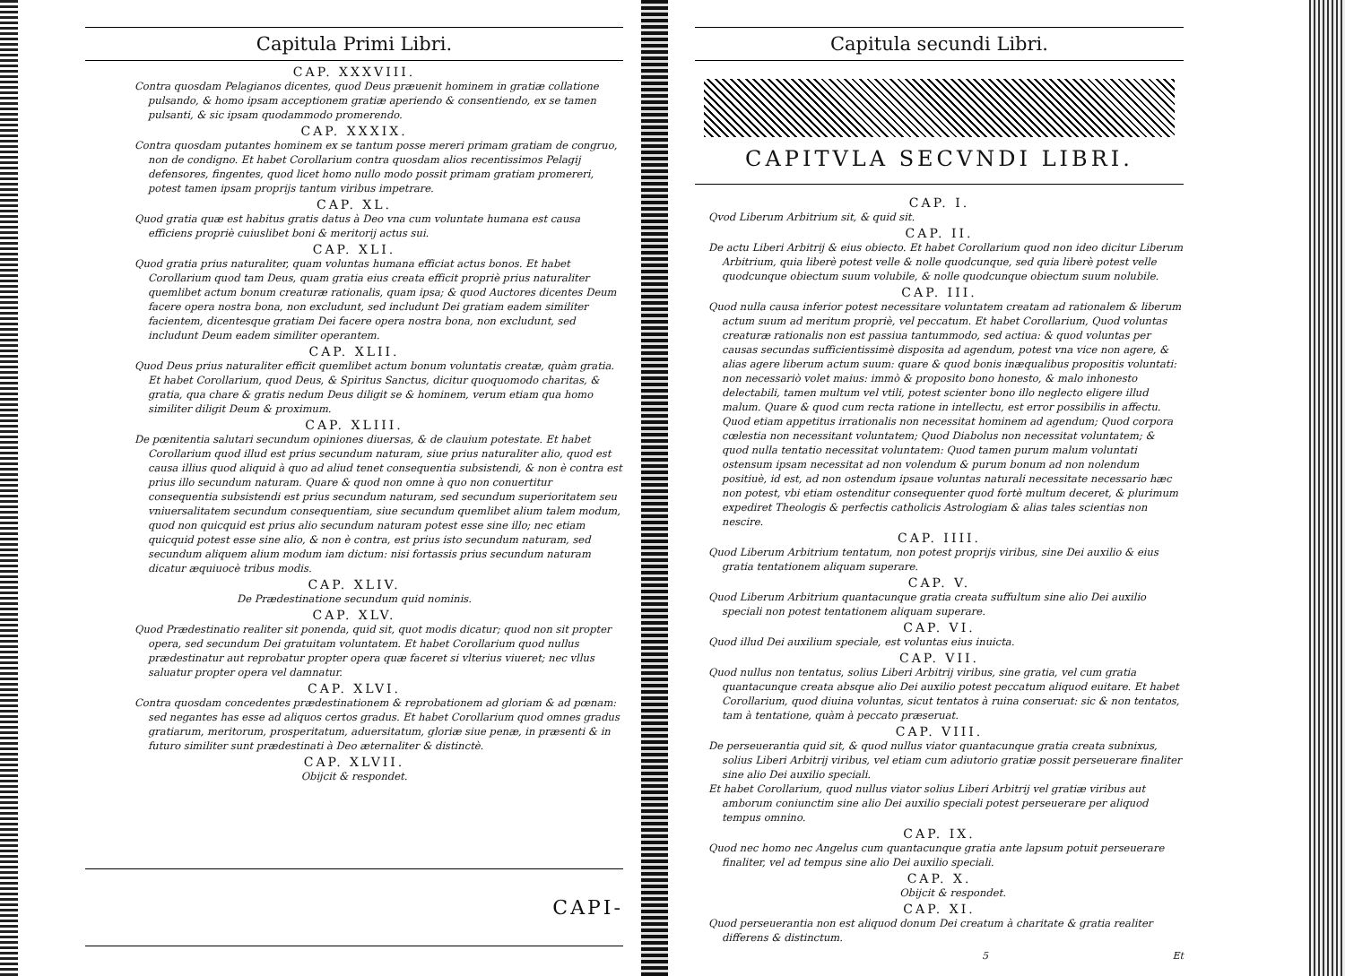Capitula Primi Libri.
CAP. XXXVIII.
Contra quosdam Pelagianos dicentes, quod Deus præuenit hominem in gratiæ collatione pulsando, & homo ipsam acceptionem gratiæ aperiendo & consentiendo, ex se tamen pulsanti, & sic ipsam quodammodo promerendo.
CAP. XXXIX.
Contra quosdam putantes hominem ex se tantum posse mereri primam gratiam de congruo, non de condigno. Et habet Corollarium contra quosdam alios recentissimos Pelagij defensores, fingentes, quod licet homo nullo modo possit primam gratiam promereri, potest tamen ipsam proprijs tantum viribus impetrare.
CAP. XL.
Quod gratia quæ est habitus gratis datus à Deo vna cum voluntate humana est causa efficiens propriè cuiuslibet boni & meritorij actus sui.
CAP. XLI.
Quod gratia prius naturaliter, quam voluntas humana efficiat actus bonos. Et habet Corollarium quod tam Deus, quam gratia eius creata efficit propriè prius naturaliter quemlibet actum bonum creaturæ rationalis, quam ipsa; & quod Auctores dicentes Deum facere opera nostra bona, non excludunt, sed includunt Dei gratiam eadem similiter facientem, dicentesque gratiam Dei facere opera nostra bona, non excludunt, sed includunt Deum eadem similiter operantem.
CAP. XLII.
Quod Deus prius naturaliter efficit quemlibet actum bonum voluntatis creatæ, quàm gratia. Et habet Corollarium, quod Deus, & Spiritus Sanctus, dicitur quoquomodo charitas, & gratia, qua chare & gratis nedum Deus diligit se & hominem, verum etiam qua homo similiter diligit Deum & proximum.
CAP. XLIII.
De pœnitentia salutari secundum opiniones diuersas, & de clauium potestate. Et habet Corollarium quod illud est prius secundum naturam, siue prius naturaliter alio, quod est causa illius quod aliquid à quo ad aliud tenet consequentia subsistendi, & non è contra est prius illo secundum naturam. Quare & quod non omne à quo non conuertitur consequentia subsistendi est prius secundum naturam, sed secundum superioritatem seu vniuersalitatem secundum consequentiam, siue secundum quemlibet alium talem modum, quod non quicquid est prius alio secundum naturam potest esse sine illo; nec etiam quicquid potest esse sine alio, & non è contra, est prius isto secundum naturam, sed secundum aliquem alium modum iam dictum: nisi fortassis prius secundum naturam dicatur æquiuocè tribus modis.
CAP. XLIV.
De Prædestinatione secundum quid nominis.
CAP. XLV.
Quod Prædestinatio realiter sit ponenda, quid sit, quot modis dicatur; quod non sit propter opera, sed secundum Dei gratuitam voluntatem. Et habet Corollarium quod nullus prædestinatur aut reprobatur propter opera quæ faceret si vlterius viueret; nec vllus saluatur propter opera vel damnatur.
CAP. XLVI.
Contra quosdam concedentes prædestinationem & reprobationem ad gloriam & ad pœnam: sed negantes has esse ad aliquos certos gradus. Et habet Corollarium quod omnes gradus gratiarum, meritorum, prosperitatum, aduersitatum, gloriæ siue penæ, in præsenti & in futuro similiter sunt prædestinati à Deo æternaliter & distinctè.
CAP. XLVII.
Obijcit & respondet.
CAPI-
Capitula secundi Libri.
CAPITVLA SECVNDI LIBRI.
CAP. I.
Qvod Liberum Arbitrium sit, & quid sit.
CAP. II.
De actu Liberi Arbitrij & eius obiecto. Et habet Corollarium quod non ideo dicitur Liberum Arbitrium, quia liberè potest velle & nolle quodcunque, sed quia liberè potest velle quodcunque obiectum suum volubile, & nolle quodcunque obiectum suum nolubile.
CAP. III.
Quod nulla causa inferior potest necessitare voluntatem creatam ad rationalem & liberum actum suum ad meritum propriè, vel peccatum. Et habet Corollarium, Quod voluntas creaturæ rationalis non est passiua tantummodo, sed actiua: & quod voluntas per causas secundas sufficientissimè disposita ad agendum, potest vna vice non agere, & alias agere liberum actum suum: quare & quod bonis inæqualibus propositis voluntati: non necessariò volet maius: immò & proposito bono honesto, & malo inhonesto delectabili, tamen multum vel vtili, potest scienter bono illo neglecto eligere illud malum. Quare & quod cum recta ratione in intellectu, est error possibilis in affectu. Quod etiam appetitus irrationalis non necessitat hominem ad agendum; Quod corpora cœlestia non necessitant voluntatem; Quod Diabolus non necessitat voluntatem; & quod nulla tentatio necessitat voluntatem: Quod tamen purum malum voluntati ostensum ipsam necessitat ad non volendum & purum bonum ad non nolendum positiuè, id est, ad non ostendum ipsaue voluntas naturali necessitate necessario hæc non potest, vbi etiam ostenditur consequenter quod fortè multum deceret, & plurimum expediret Theologis & perfectis catholicis Astrologiam & alias tales scientias non nescire.
CAP. IIII.
Quod Liberum Arbitrium tentatum, non potest proprijs viribus, sine Dei auxilio & eius gratia tentationem aliquam superare.
CAP. V.
Quod Liberum Arbitrium quantacunque gratia creata suffultum sine alio Dei auxilio speciali non potest tentationem aliquam superare.
CAP. VI.
Quod illud Dei auxilium speciale, est voluntas eius inuicta.
CAP. VII.
Quod nullus non tentatus, solius Liberi Arbitrij viribus, sine gratia, vel cum gratia quantacunque creata absque alio Dei auxilio potest peccatum aliquod euitare. Et habet Corollarium, quod diuina voluntas, sicut tentatos à ruina conseruat: sic & non tentatos, tam à tentatione, quàm à peccato præseruat.
CAP. VIII.
De perseuerantia quid sit, & quod nullus viator quantacunque gratia creata subnixus, solius Liberi Arbitrij viribus, vel etiam cum adiutorio gratiæ possit perseuerare finaliter sine alio Dei auxilio speciali.
Et habet Corollarium, quod nullus viator solius Liberi Arbitrij vel gratiæ viribus aut amborum coniunctim sine alio Dei auxilio speciali potest perseuerare per aliquod tempus omnino.
CAP. IX.
Quod nec homo nec Angelus cum quantacunque gratia ante lapsum potuit perseuerare finaliter, vel ad tempus sine alio Dei auxilio speciali.
CAP. X.
Obijcit & respondet.
CAP. XI.
Quod perseuerantia non est aliquod donum Dei creatum à charitate & gratia realiter differens & distinctum.
5 Et